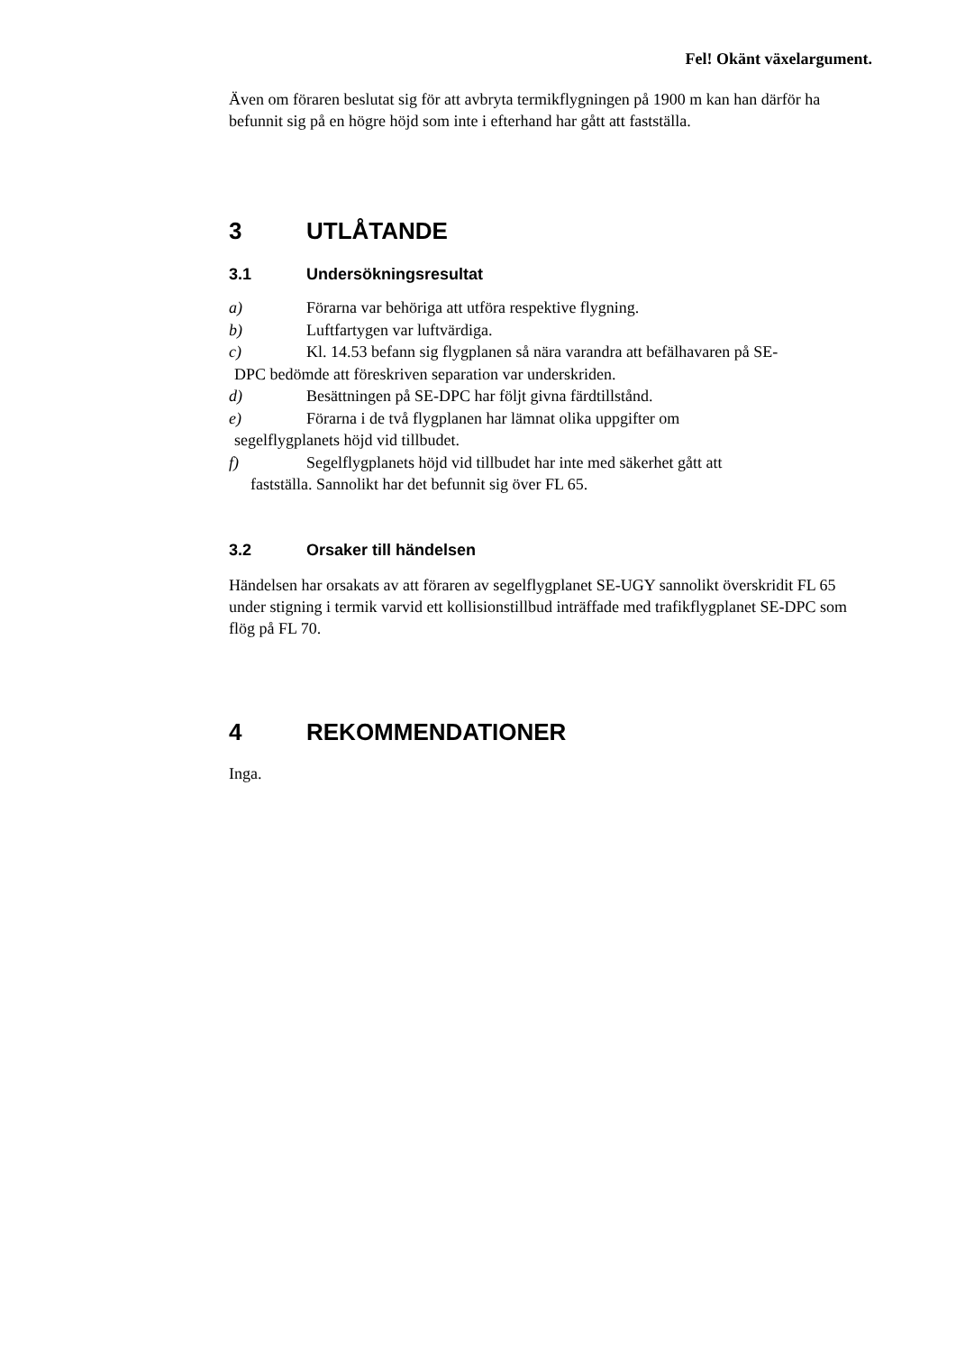Fel! Okänt växelargument.
Även om föraren beslutat sig för att avbryta termikflygningen på 1900 m kan han därför ha befunnit sig på en högre höjd som inte i efterhand har gått att fastställa.
3 UTLÅTANDE
3.1 Undersökningsresultat
a) Förarna var behöriga att utföra respektive flygning.
b) Luftfartygen var luftvärdiga.
c) Kl. 14.53 befann sig flygplanen så nära varandra att befälhavaren på SE-
DPC bedömde att föreskriven separation var underskriden.
d) Besättningen på SE-DPC har följt givna färdtillstånd.
e) Förarna i de två flygplanen har lämnat olika uppgifter om
segelflygplanets höjd vid tillbudet.
f) Segelflygplanets höjd vid tillbudet har inte med säkerhet gått att
fastställa. Sannolikt har det befunnit sig över FL 65.
3.2 Orsaker till händelsen
Händelsen har orsakats av att föraren av segelflygplanet SE-UGY sannolikt överskridit FL 65 under stigning i termik varvid ett kollisionstillbud inträffade med trafikflygplanet SE-DPC som flög på FL 70.
4 REKOMMENDATIONER
Inga.